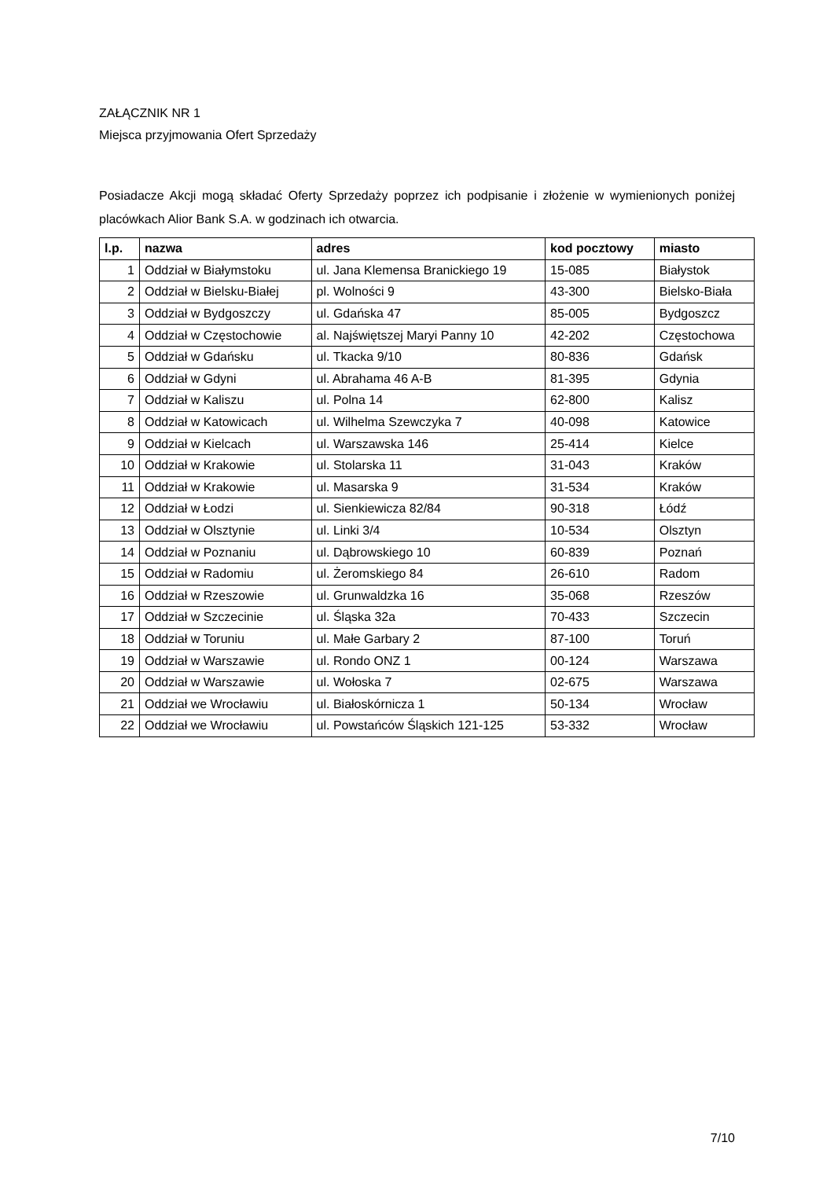ZAŁĄCZNIK NR 1
Miejsca przyjmowania Ofert Sprzedaży
Posiadacze Akcji mogą składać Oferty Sprzedaży poprzez ich podpisanie i złożenie w wymienionych poniżej placówkach Alior Bank S.A. w godzinach ich otwarcia.
| l.p. | nazwa | adres | kod pocztowy | miasto |
| --- | --- | --- | --- | --- |
| 1 | Oddział w Białymstoku | ul. Jana Klemensa Branickiego 19 | 15-085 | Białystok |
| 2 | Oddział w Bielsku-Białej | pl. Wolności 9 | 43-300 | Bielsko-Biała |
| 3 | Oddział w Bydgoszczy | ul. Gdańska 47 | 85-005 | Bydgoszcz |
| 4 | Oddział w Częstochowie | al. Najświętszej Maryi Panny 10 | 42-202 | Częstochowa |
| 5 | Oddział w Gdańsku | ul. Tkacka 9/10 | 80-836 | Gdańsk |
| 6 | Oddział w Gdyni | ul. Abrahama 46 A-B | 81-395 | Gdynia |
| 7 | Oddział w Kaliszu | ul. Polna 14 | 62-800 | Kalisz |
| 8 | Oddział w Katowicach | ul. Wilhelma Szewczyka 7 | 40-098 | Katowice |
| 9 | Oddział w Kielcach | ul. Warszawska 146 | 25-414 | Kielce |
| 10 | Oddział w Krakowie | ul. Stolarska 11 | 31-043 | Kraków |
| 11 | Oddział w Krakowie | ul. Masarska 9 | 31-534 | Kraków |
| 12 | Oddział w Łodzi | ul. Sienkiewicza 82/84 | 90-318 | Łódź |
| 13 | Oddział w Olsztynie | ul. Linki 3/4 | 10-534 | Olsztyn |
| 14 | Oddział w Poznaniu | ul. Dąbrowskiego 10 | 60-839 | Poznań |
| 15 | Oddział w Radomiu | ul. Żeromskiego 84 | 26-610 | Radom |
| 16 | Oddział w Rzeszowie | ul. Grunwaldzka 16 | 35-068 | Rzeszów |
| 17 | Oddział w Szczecinie | ul. Śląska 32a | 70-433 | Szczecin |
| 18 | Oddział w Toruniu | ul. Małe Garbary 2 | 87-100 | Toruń |
| 19 | Oddział w Warszawie | ul. Rondo ONZ 1 | 00-124 | Warszawa |
| 20 | Oddział w Warszawie | ul. Wołoska 7 | 02-675 | Warszawa |
| 21 | Oddział we Wrocławiu | ul. Białoskórnicza 1 | 50-134 | Wrocław |
| 22 | Oddział we Wrocławiu | ul. Powstańców Śląskich 121-125 | 53-332 | Wrocław |
7/10